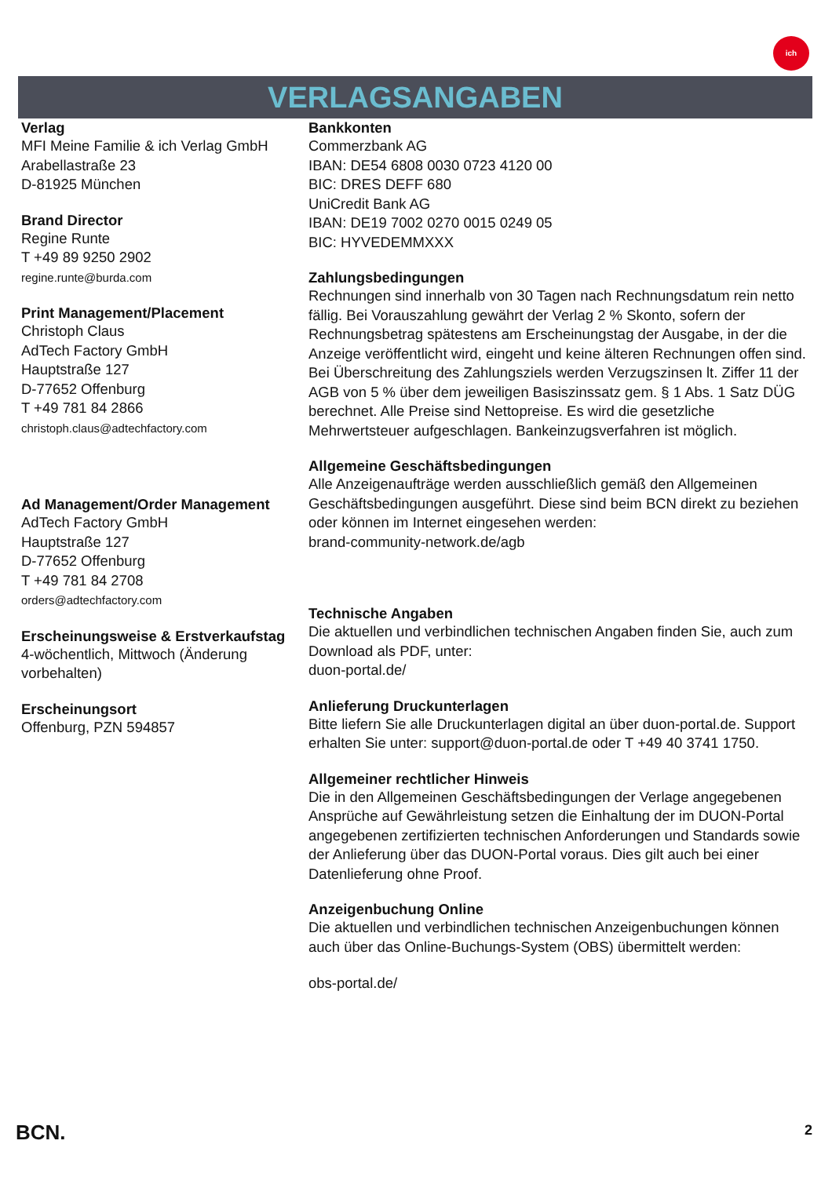ich
VERLAGSANGABEN
Verlag
MFI Meine Familie & ich Verlag GmbH
Arabellastraße 23
D-81925 München
Brand Director
Regine Runte
T +49 89 9250 2902
regine.runte@burda.com
Print Management/Placement
Christoph Claus
AdTech Factory GmbH
Hauptstraße 127
D-77652 Offenburg
T +49 781 84 2866
christoph.claus@adtechfactory.com
Ad Management/Order Management
AdTech Factory GmbH
Hauptstraße 127
D-77652 Offenburg
T +49 781 84 2708
orders@adtechfactory.com
Erscheinungsweise & Erstverkaufstag
4-wöchentlich, Mittwoch (Änderung vorbehalten)
Erscheinungsort
Offenburg, PZN 594857
Bankkonten
Commerzbank AG
IBAN: DE54 6808 0030 0723 4120 00
BIC: DRES DEFF 680
UniCredit Bank AG
IBAN: DE19 7002 0270 0015 0249 05
BIC: HYVEDEMMXXX
Zahlungsbedingungen
Rechnungen sind innerhalb von 30 Tagen nach Rechnungsdatum rein netto fällig. Bei Vorauszahlung gewährt der Verlag 2 % Skonto, sofern der Rechnungsbetrag spätestens am Erscheinungstag der Ausgabe, in der die Anzeige veröffentlicht wird, eingeht und keine älteren Rechnungen offen sind. Bei Überschreitung des Zahlungsziels werden Verzugszinsen lt. Ziffer 11 der AGB von 5 % über dem jeweiligen Basiszinssatz gem. § 1 Abs. 1 Satz DÜG berechnet. Alle Preise sind Nettopreise. Es wird die gesetzliche Mehrwertsteuer aufgeschlagen. Bankeinzugsverfahren ist möglich.
Allgemeine Geschäftsbedingungen
Alle Anzeigenaufträge werden ausschließlich gemäß den Allgemeinen Geschäftsbedingungen ausgeführt. Diese sind beim BCN direkt zu beziehen oder können im Internet eingesehen werden:
brand-community-network.de/agb
Technische Angaben
Die aktuellen und verbindlichen technischen Angaben finden Sie, auch zum Download als PDF, unter:
duon-portal.de/
Anlieferung Druckunterlagen
Bitte liefern Sie alle Druckunterlagen digital an über duon-portal.de. Support erhalten Sie unter: support@duon-portal.de oder T +49 40 3741 1750.
Allgemeiner rechtlicher Hinweis
Die in den Allgemeinen Geschäftsbedingungen der Verlage angegebenen Ansprüche auf Gewährleistung setzen die Einhaltung der im DUON-Portal angegebenen zertifizierten technischen Anforderungen und Standards sowie der Anlieferung über das DUON-Portal voraus. Dies gilt auch bei einer Datenlieferung ohne Proof.
Anzeigenbuchung Online
Die aktuellen und verbindlichen technischen Anzeigenbuchungen können auch über das Online-Buchungs-System (OBS) übermittelt werden:
obs-portal.de/
BCN. 2